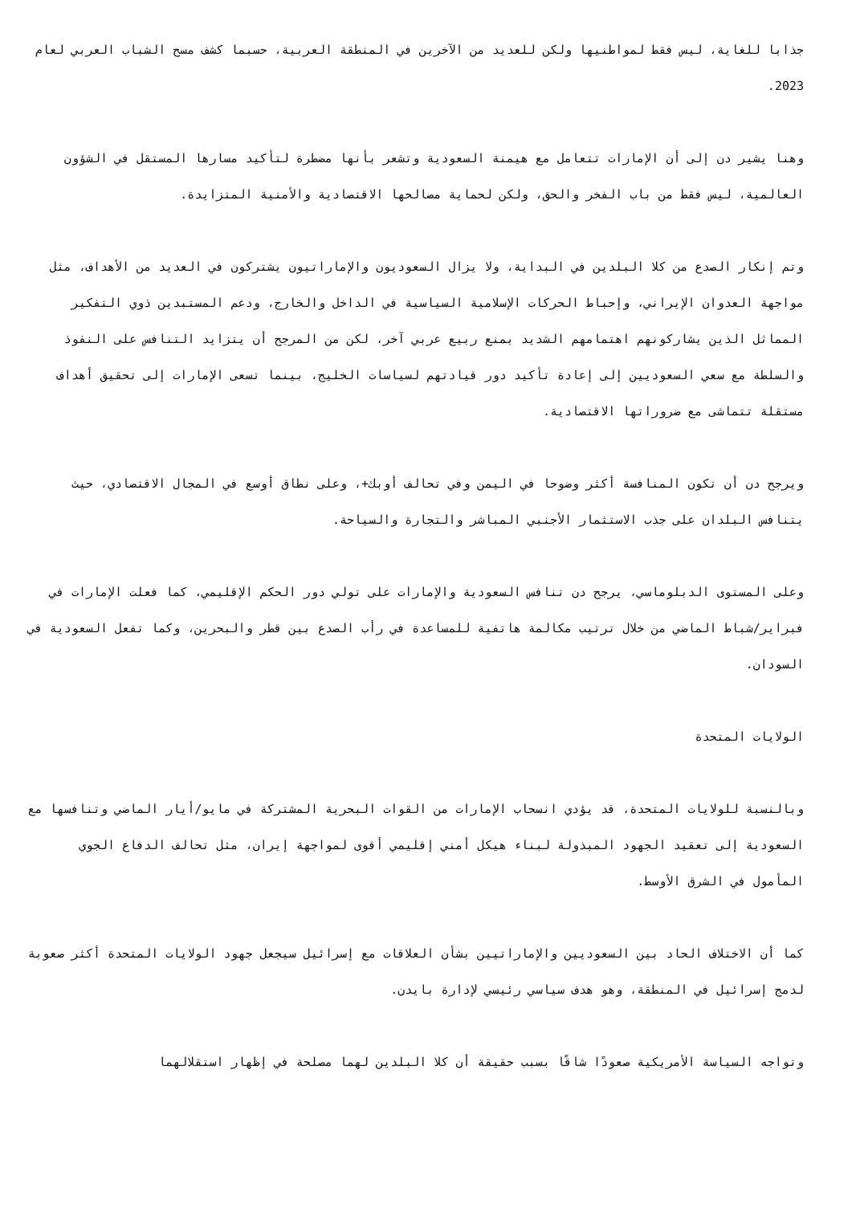جذابا للغاية، ليس فقط لمواطنيها ولكن للعديد من الآخرين في المنطقة العربية، حسبما كشف مسح الشباب العربي لعام 2023.
وهنا يشير دن إلى أن الإمارات تتعامل مع هيمنة السعودية وتشعر بأنها مضطرة لتأكيد مسارها المستقل في الشؤون العالمية، ليس فقط من باب الفخر والحق، ولكن لحماية مصالحها الاقتصادية والأمنية المتزايدة.
وتم إنكار الصدع من كلا البلدين في البداية، ولا يزال السعوديون والإماراتيون يشتركون في العديد من الأهداف، مثل مواجهة العدوان الإيراني، وإحباط الحركات الإسلامية السياسية في الداخل والخارج، ودعم المستبدين ذوي التفكير المماثل الذين يشاركونهم اهتمامهم الشديد بمنع ربيع عربي آخر، لكن من المرجح أن يتزايد التنافس على النفوذ والسلطة مع سعي السعوديين إلى إعادة تأكيد دور قيادتهم لسياسات الخليج، بينما تسعى الإمارات إلى تحقيق أهداف مستقلة تتماشى مع ضروراتها الاقتصادية.
ويرجح دن أن تكون المنافسة أكثر وضوحا في اليمن وفي تحالف أوبك+، وعلى نطاق أوسع في المجال الاقتصادي، حيث يتنافس البلدان على جذب الاستثمار الأجنبي المباشر والتجارة والسياحة.
وعلى المستوى الدبلوماسي، يرجح دن تنافس السعودية والإمارات على تولي دور الحكم الإقليمي، كما فعلت الإمارات في فبراير/شباط الماضي من خلال ترتيب مكالمة هاتفية للمساعدة في رأب الصدع بين قطر والبحرين، وكما تفعل السعودية في السودان.
الولايات المتحدة
وبالنسبة للولايات المتحدة، قد يؤدي انسحاب الإمارات من القوات البحرية المشتركة في مايو/أيار الماضي وتنافسها مع السعودية إلى تعقيد الجهود المبذولة لبناء هيكل أمني إقليمي أقوى لمواجهة إيران، مثل تحالف الدفاع الجوي المأمول في الشرق الأوسط.
كما أن الاختلاف الحاد بين السعوديين والإماراتيين بشأن العلاقات مع إسرائيل سيجعل جهود الولايات المتحدة أكثر صعوبة لدمج إسرائيل في المنطقة، وهو هدف سياسي رئيسي لإدارة بايدن.
وتواجه السياسة الأمريكية صعودًا شاقًا بسبب حقيقة أن كلا البلدين لهما مصلحة في إظهار استقلالهما